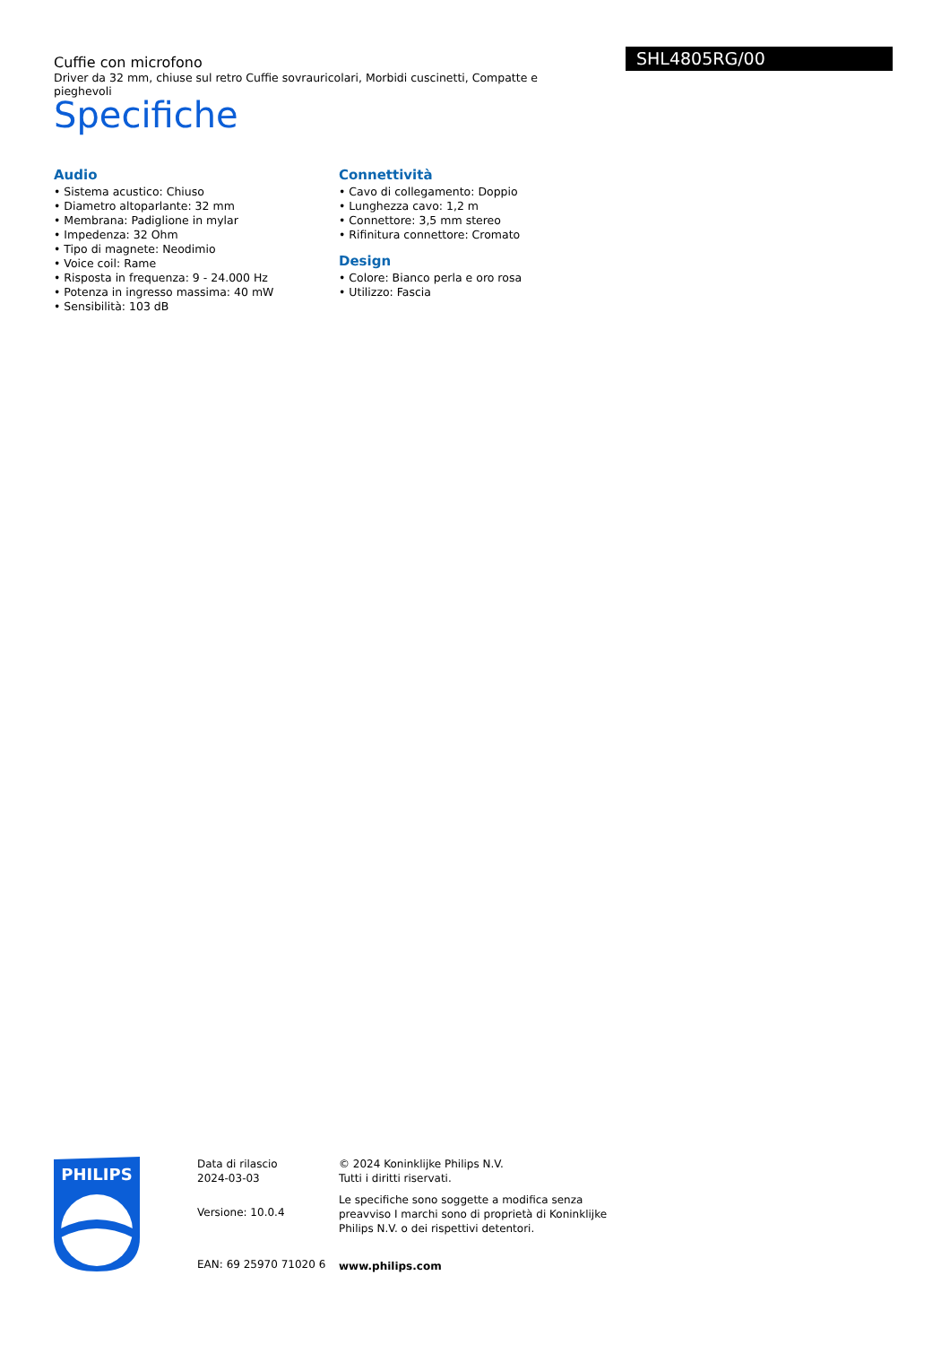Cuffie con microfono
Driver da 32 mm, chiuse sul retro Cuffie sovrauricolari, Morbidi cuscinetti, Compatte e pieghevoli
SHL4805RG/00
Specifiche
Audio
• Sistema acustico: Chiuso
• Diametro altoparlante: 32 mm
• Membrana: Padiglione in mylar
• Impedenza: 32 Ohm
• Tipo di magnete: Neodimio
• Voice coil: Rame
• Risposta in frequenza: 9 - 24.000 Hz
• Potenza in ingresso massima: 40 mW
• Sensibilità: 103 dB
Connettività
• Cavo di collegamento: Doppio
• Lunghezza cavo: 1,2 m
• Connettore: 3,5 mm stereo
• Rifinitura connettore: Cromato
Design
• Colore: Bianco perla e oro rosa
• Utilizzo: Fascia
PHILIPS
Data di rilascio
2024-03-03
Versione: 10.0.4
EAN: 69 25970 71020 6
© 2024 Koninklijke Philips N.V.
Tutti i diritti riservati.
Le specifiche sono soggette a modifica senza preavviso I marchi sono di proprietà di Koninklijke Philips N.V. o dei rispettivi detentori.
www.philips.com